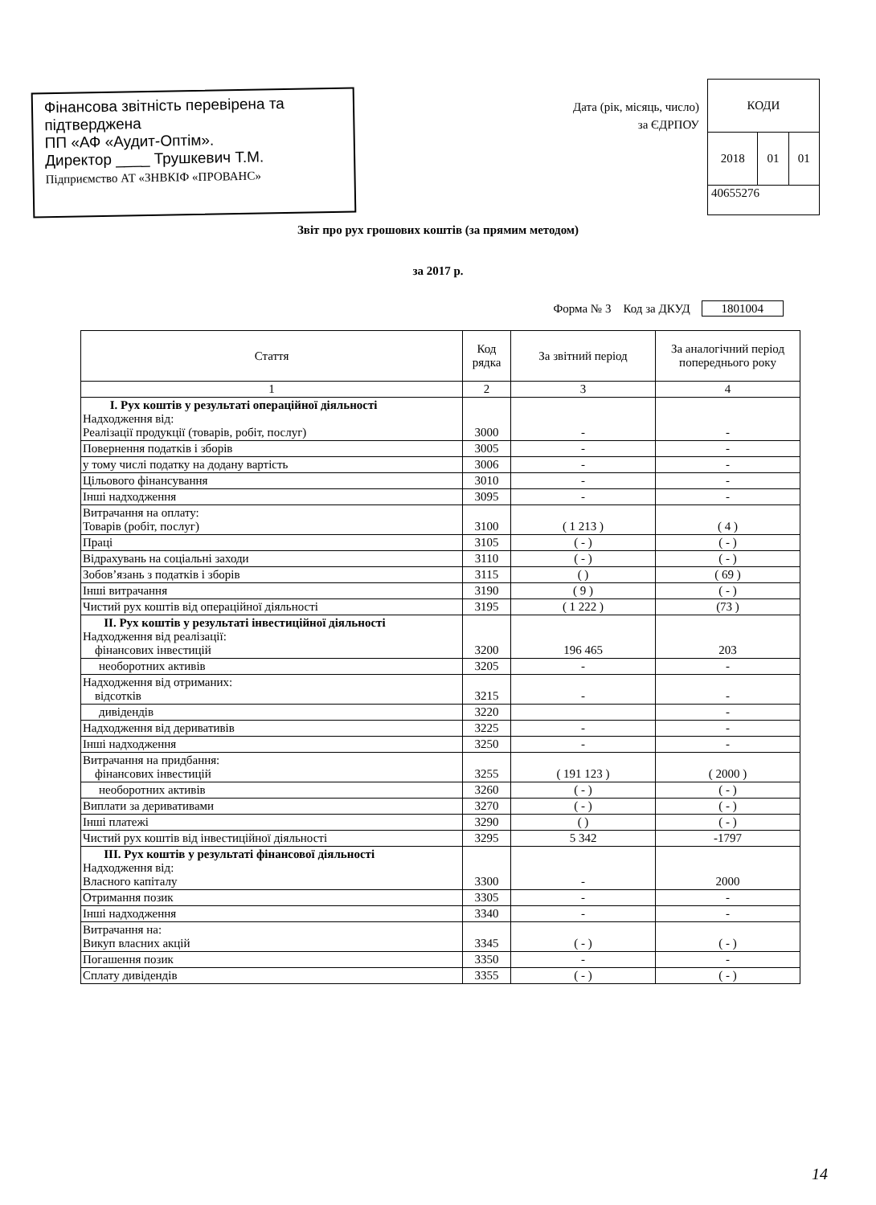Фінансова звітність перевірена та підтверджена
ПП «АФ «Аудит-Оптім».
Директор ____ Трушкевич Т.М.
Підприємство АТ «ЗНВКІФ «ПРОВАНС»
Дата (рік, місяць, число)
за ЄДРПОУ
| КОДИ | | |
| 2018 | 01 | 01 |
| 40655276 | | |
Звіт про рух грошових коштів (за прямим методом)
за 2017 р.
Форма № 3 Код за ДКУД 1801004
| Стаття | Код рядка | За звітний період | За аналогічний період попереднього року |
| --- | --- | --- | --- |
| 1 | 2 | 3 | 4 |
| I. Рух коштів у результаті операційної діяльності Надходження від: Реалізації продукції (товарів, робіт, послуг) | 3000 | - | - |
| Повернення податків і зборів | 3005 | - | - |
| у тому числі податку на додану вартість | 3006 | - | - |
| Цільового фінансування | 3010 | - | - |
| Інші надходження | 3095 | - | - |
| Витрачання на оплату: Товарів (робіт, послуг) | 3100 | ( 1 213 ) | ( 4 ) |
| Праці | 3105 | ( - ) | ( - ) |
| Відрахувань на соціальні заходи | 3110 | ( - ) | ( - ) |
| Зобов’язань з податків і зборів | 3115 | ( ) | ( 69 ) |
| Інші витрачання | 3190 | ( 9 ) | ( - ) |
| Чистий рух коштів від операційної діяльності | 3195 | ( 1 222 ) | (73 ) |
| II. Рух коштів у результаті інвестиційної діяльності Надходження від реалізації: фінансових інвестицій | 3200 | 196 465 | 203 |
| необоротних активів | 3205 | - | - |
| Надходження від отриманих: відсотків | 3215 | - | - |
| дивідендів | 3220 | | - |
| Надходження від деривативів | 3225 | - | - |
| Інші надходження | 3250 | - | - |
| Витрачання на придбання: фінансових інвестицій | 3255 | ( 191 123 ) | ( 2000 ) |
| необоротних активів | 3260 | ( - ) | ( - ) |
| Виплати за деривативами | 3270 | ( - ) | ( - ) |
| Інші платежі | 3290 | ( ) | ( - ) |
| Чистий рух коштів від інвестиційної діяльності | 3295 | 5 342 | -1797 |
| III. Рух коштів у результаті фінансової діяльності Надходження від: Власного капіталу | 3300 | - | 2000 |
| Отримання позик | 3305 | - | - |
| Інші надходження | 3340 | - | - |
| Витрачання на: Викуп власних акцій | 3345 | ( - ) | ( - ) |
| Погашення позик | 3350 | - | - |
| Сплату дивідендів | 3355 | ( - ) | ( - ) |
14